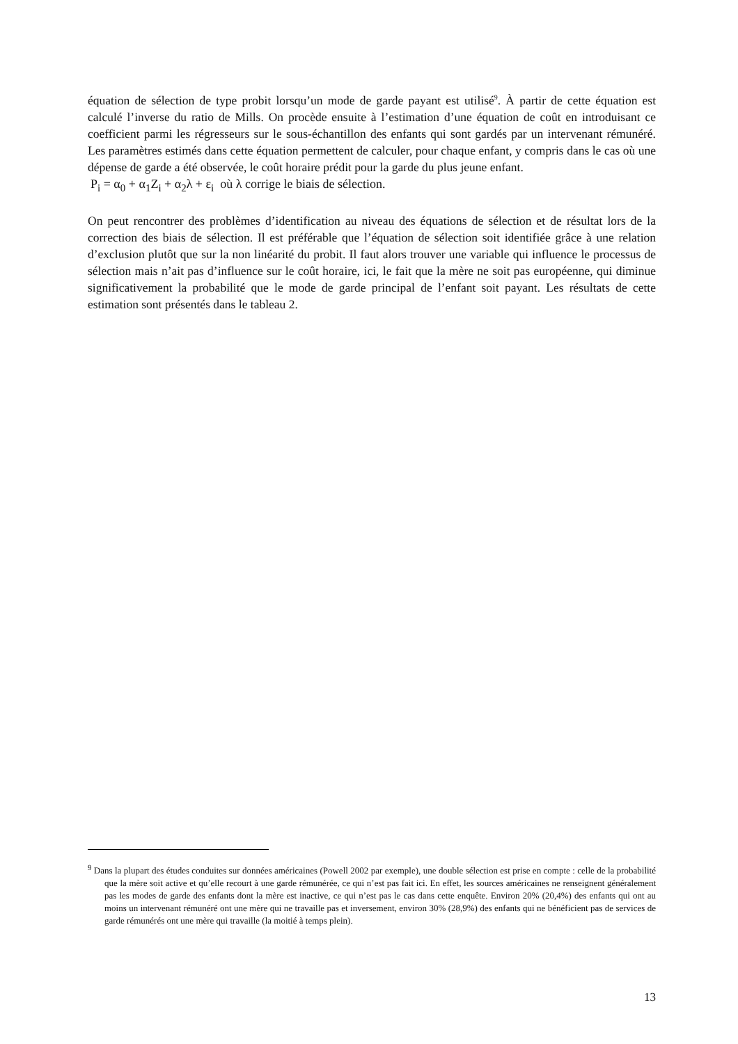équation de sélection de type probit lorsqu’un mode de garde payant est utilisé<sup>9</sup>. À partir de cette équation est calculé l’inverse du ratio de Mills. On procède ensuite à l’estimation d’une équation de coût en introduisant ce coefficient parmi les régresseurs sur le sous-échantillon des enfants qui sont gardés par un intervenant rémunéré. Les paramètres estimés dans cette équation permettent de calculer, pour chaque enfant, y compris dans le cas où une dépense de garde a été observée, le coût horaire prédit pour la garde du plus jeune enfant.
P<sub>i</sub> = α<sub>0</sub> + α<sub>1</sub>Z<sub>i</sub> + α<sub>2</sub>λ + ε<sub>i</sub> où λ corrige le biais de sélection.
On peut rencontrer des problèmes d’identification au niveau des équations de sélection et de résultat lors de la correction des biais de sélection. Il est préférable que l’équation de sélection soit identifiée grâce à une relation d’exclusion plutôt que sur la non linéarité du probit. Il faut alors trouver une variable qui influence le processus de sélection mais n’ait pas d’influence sur le coût horaire, ici, le fait que la mère ne soit pas européenne, qui diminue significativement la probabilité que le mode de garde principal de l’enfant soit payant. Les résultats de cette estimation sont présentés dans le tableau 2.
<sup>9</sup> Dans la plupart des études conduites sur données américaines (Powell 2002 par exemple), une double sélection est prise en compte : celle de la probabilité que la mère soit active et qu’elle recourt à une garde rémunérée, ce qui n’est pas fait ici. En effet, les sources américaines ne renseignent généralement pas les modes de garde des enfants dont la mère est inactive, ce qui n’est pas le cas dans cette enquête. Environ 20% (20,4%) des enfants qui ont au moins un intervenant rémunéré ont une mère qui ne travaille pas et inversement, environ 30% (28,9%) des enfants qui ne bénéficient pas de services de garde rémunérés ont une mère qui travaille (la moitié à temps plein).
13